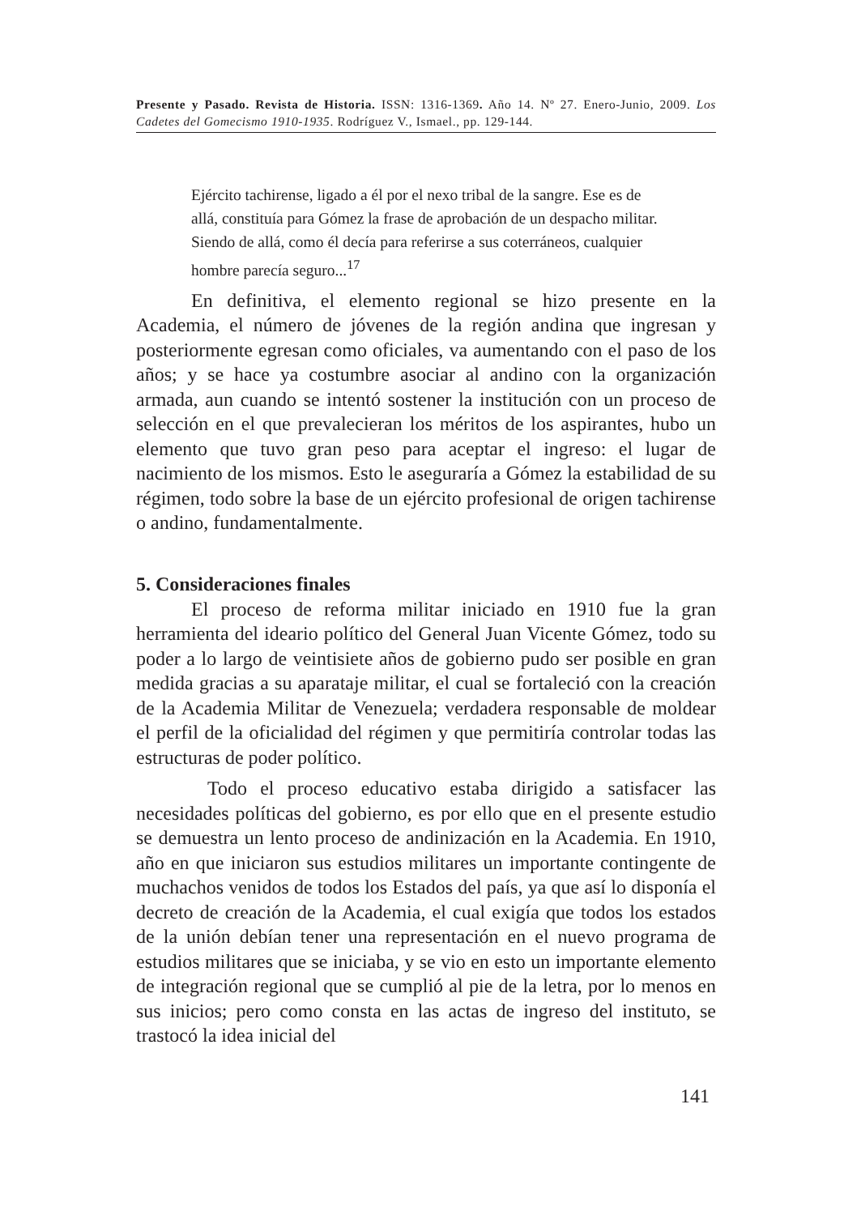Presente y Pasado. Revista de Historia. ISSN: 1316-1369. Año 14. Nº 27. Enero-Junio, 2009. Los Cadetes del Gomecismo 1910-1935. Rodríguez V., Ismael., pp. 129-144.
Ejército tachirense, ligado a él por el nexo tribal de la sangre. Ese es de allá, constituía para Gómez la frase de aprobación de un despacho militar. Siendo de allá, como él decía para referirse a sus coterráneos, cualquier hombre parecía seguro...<sup>17</sup>
En definitiva, el elemento regional se hizo presente en la Academia, el número de jóvenes de la región andina que ingresan y posteriormente egresan como oficiales, va aumentando con el paso de los años; y se hace ya costumbre asociar al andino con la organización armada, aun cuando se intentó sostener la institución con un proceso de selección en el que prevalecieran los méritos de los aspirantes, hubo un elemento que tuvo gran peso para aceptar el ingreso: el lugar de nacimiento de los mismos. Esto le aseguraría a Gómez la estabilidad de su régimen, todo sobre la base de un ejército profesional de origen tachirense o andino, fundamentalmente.
5. Consideraciones finales
El proceso de reforma militar iniciado en 1910 fue la gran herramienta del ideario político del General Juan Vicente Gómez, todo su poder a lo largo de veintisiete años de gobierno pudo ser posible en gran medida gracias a su aparataje militar, el cual se fortaleció con la creación de la Academia Militar de Venezuela; verdadera responsable de moldear el perfil de la oficialidad del régimen y que permitiría controlar todas las estructuras de poder político.
Todo el proceso educativo estaba dirigido a satisfacer las necesidades políticas del gobierno, es por ello que en el presente estudio se demuestra un lento proceso de andinización en la Academia. En 1910, año en que iniciaron sus estudios militares un importante contingente de muchachos venidos de todos los Estados del país, ya que así lo disponía el decreto de creación de la Academia, el cual exigía que todos los estados de la unión debían tener una representación en el nuevo programa de estudios militares que se iniciaba, y se vio en esto un importante elemento de integración regional que se cumplió al pie de la letra, por lo menos en sus inicios; pero como consta en las actas de ingreso del instituto, se trastocó la idea inicial del
141